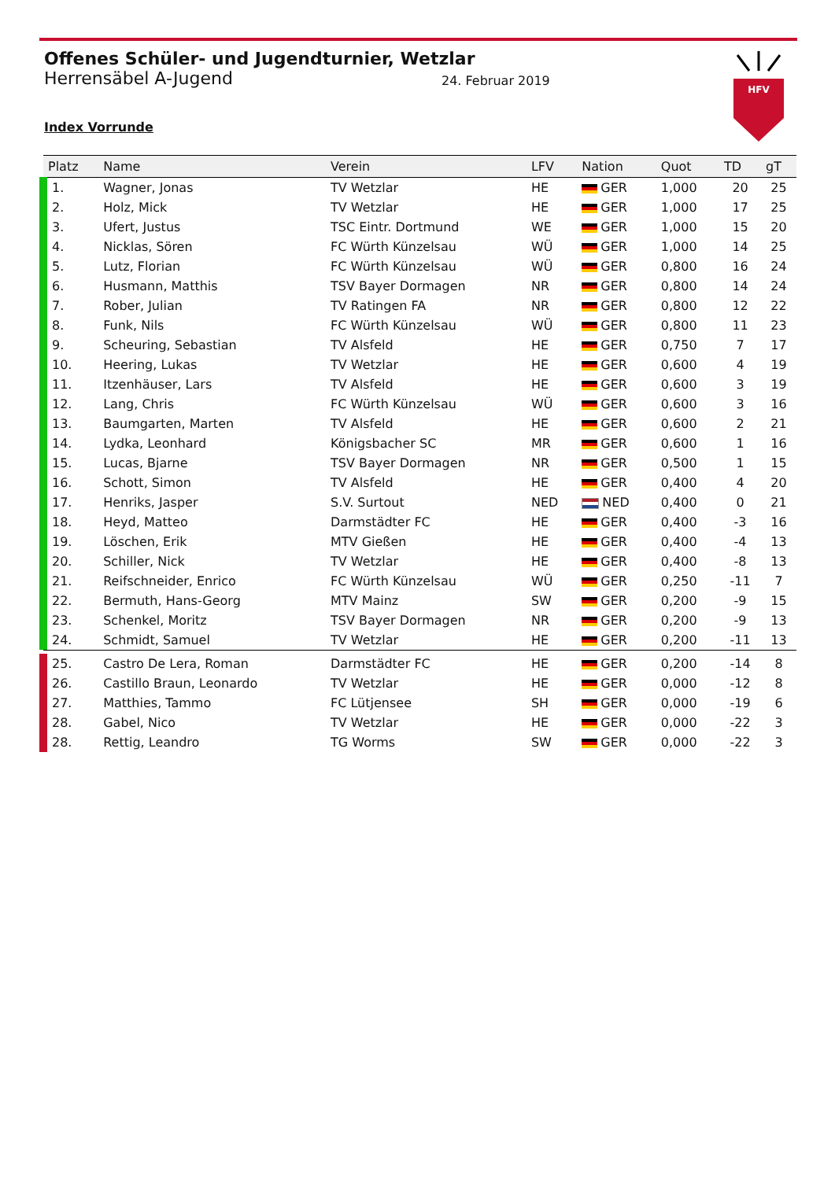HFV
Offenes Schüler- und Jugendturnier, Wetzlar
Herrensäbel A-Jugend
24. Februar 2019
Index Vorrunde
| Platz | Name | Verein | LFV | Nation | Quot | TD | gT |
| --- | --- | --- | --- | --- | --- | --- | --- |
| 1. | Wagner, Jonas | TV Wetzlar | HE | GER | 1,000 | 20 | 25 |
| 2. | Holz, Mick | TV Wetzlar | HE | GER | 1,000 | 17 | 25 |
| 3. | Ufert, Justus | TSC Eintr. Dortmund | WE | GER | 1,000 | 15 | 20 |
| 4. | Nicklas, Sören | FC Würth Künzelsau | WÜ | GER | 1,000 | 14 | 25 |
| 5. | Lutz, Florian | FC Würth Künzelsau | WÜ | GER | 0,800 | 16 | 24 |
| 6. | Husmann, Matthis | TSV Bayer Dormagen | NR | GER | 0,800 | 14 | 24 |
| 7. | Rober, Julian | TV Ratingen FA | NR | GER | 0,800 | 12 | 22 |
| 8. | Funk, Nils | FC Würth Künzelsau | WÜ | GER | 0,800 | 11 | 23 |
| 9. | Scheuring, Sebastian | TV Alsfeld | HE | GER | 0,750 | 7 | 17 |
| 10. | Heering, Lukas | TV Wetzlar | HE | GER | 0,600 | 4 | 19 |
| 11. | Itzenhäuser, Lars | TV Alsfeld | HE | GER | 0,600 | 3 | 19 |
| 12. | Lang, Chris | FC Würth Künzelsau | WÜ | GER | 0,600 | 3 | 16 |
| 13. | Baumgarten, Marten | TV Alsfeld | HE | GER | 0,600 | 2 | 21 |
| 14. | Lydka, Leonhard | Königsbacher SC | MR | GER | 0,600 | 1 | 16 |
| 15. | Lucas, Bjarne | TSV Bayer Dormagen | NR | GER | 0,500 | 1 | 15 |
| 16. | Schott, Simon | TV Alsfeld | HE | GER | 0,400 | 4 | 20 |
| 17. | Henriks, Jasper | S.V. Surtout | NED | NED | 0,400 | 0 | 21 |
| 18. | Heyd, Matteo | Darmstädter FC | HE | GER | 0,400 | -3 | 16 |
| 19. | Löschen, Erik | MTV Gießen | HE | GER | 0,400 | -4 | 13 |
| 20. | Schiller, Nick | TV Wetzlar | HE | GER | 0,400 | -8 | 13 |
| 21. | Reifschneider, Enrico | FC Würth Künzelsau | WÜ | GER | 0,250 | -11 | 7 |
| 22. | Bermuth, Hans-Georg | MTV Mainz | SW | GER | 0,200 | -9 | 15 |
| 23. | Schenkel, Moritz | TSV Bayer Dormagen | NR | GER | 0,200 | -9 | 13 |
| 24. | Schmidt, Samuel | TV Wetzlar | HE | GER | 0,200 | -11 | 13 |
| 25. | Castro De Lera, Roman | Darmstädter FC | HE | GER | 0,200 | -14 | 8 |
| 26. | Castillo Braun, Leonardo | TV Wetzlar | HE | GER | 0,000 | -12 | 8 |
| 27. | Matthies, Tammo | FC Lütjensee | SH | GER | 0,000 | -19 | 6 |
| 28. | Gabel, Nico | TV Wetzlar | HE | GER | 0,000 | -22 | 3 |
| 28. | Rettig, Leandro | TG Worms | SW | GER | 0,000 | -22 | 3 |